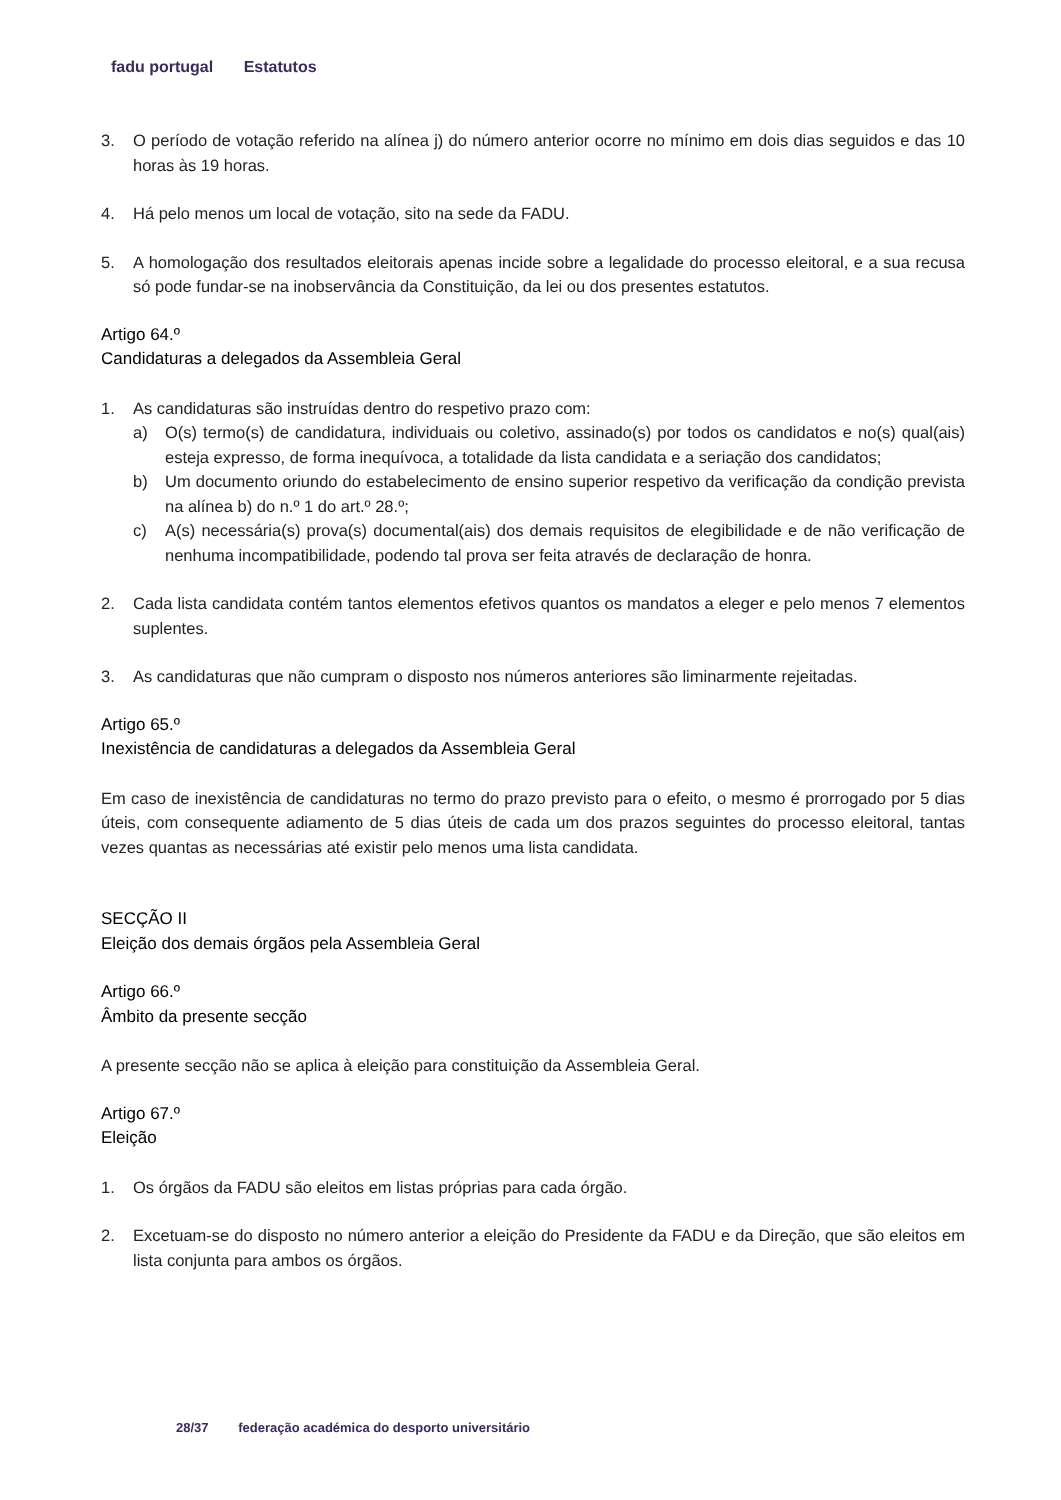fadu portugal Estatutos
3. O período de votação referido na alínea j) do número anterior ocorre no mínimo em dois dias seguidos e das 10 horas às 19 horas.
4. Há pelo menos um local de votação, sito na sede da FADU.
5. A homologação dos resultados eleitorais apenas incide sobre a legalidade do processo eleitoral, e a sua recusa só pode fundar-se na inobservância da Constituição, da lei ou dos presentes estatutos.
Artigo 64.º
Candidaturas a delegados da Assembleia Geral
1. As candidaturas são instruídas dentro do respetivo prazo com:
a) O(s) termo(s) de candidatura, individuais ou coletivo, assinado(s) por todos os candidatos e no(s) qual(ais) esteja expresso, de forma inequívoca, a totalidade da lista candidata e a seriação dos candidatos;
b) Um documento oriundo do estabelecimento de ensino superior respetivo da verificação da condição prevista na alínea b) do n.º 1 do art.º 28.º;
c) A(s) necessária(s) prova(s) documental(ais) dos demais requisitos de elegibilidade e de não verificação de nenhuma incompatibilidade, podendo tal prova ser feita através de declaração de honra.
2. Cada lista candidata contém tantos elementos efetivos quantos os mandatos a eleger e pelo menos 7 elementos suplentes.
3. As candidaturas que não cumpram o disposto nos números anteriores são liminarmente rejeitadas.
Artigo 65.º
Inexistência de candidaturas a delegados da Assembleia Geral
Em caso de inexistência de candidaturas no termo do prazo previsto para o efeito, o mesmo é prorrogado por 5 dias úteis, com consequente adiamento de 5 dias úteis de cada um dos prazos seguintes do processo eleitoral, tantas vezes quantas as necessárias até existir pelo menos uma lista candidata.
SECÇÃO II
Eleição dos demais órgãos pela Assembleia Geral
Artigo 66.º
Âmbito da presente secção
A presente secção não se aplica à eleição para constituição da Assembleia Geral.
Artigo 67.º
Eleição
1. Os órgãos da FADU são eleitos em listas próprias para cada órgão.
2. Excetuam-se do disposto no número anterior a eleição do Presidente da FADU e da Direção, que são eleitos em lista conjunta para ambos os órgãos.
28/37 federação académica do desporto universitário